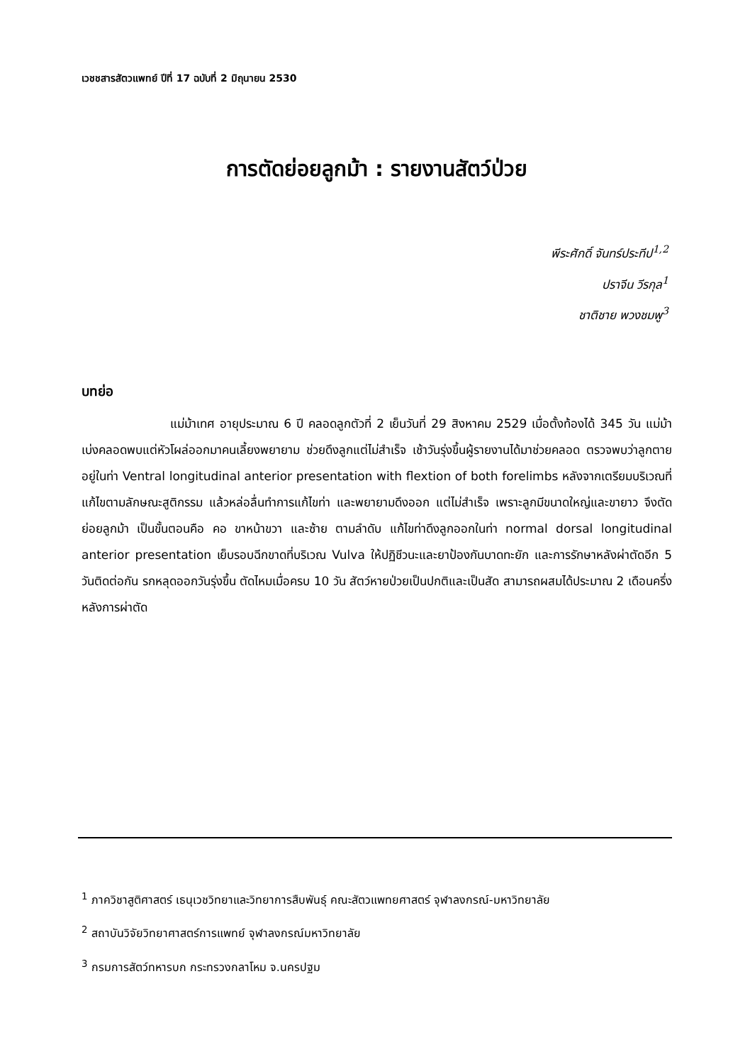เวชชสารสัตวแพทย์ ปีที่ 17 ฉบับที่ 2 มิถุนายน 2530
การตัดย่อยลูกม้า : รายงานสัตว์ป่วย
พีระศักดิ์ จันทร์ประทีป<sup>1,2</sup>
ปราจีน วีรกุล<sup>1</sup>
ชาติชาย พวงชมพู<sup>3</sup>
บทย่อ
แม่ม้าเทศ อายุประมาณ 6 ปี คลอดลูกตัวที่ 2 เย็นวันที่ 29 สิงหาคม 2529 เมื่อตั้งท้องได้ 345 วัน แม่ม้าเบ่งคลอดพบแต่หัวโผล่ออกมาคนเลี้ยงพยายาม ช่วยดึงลูกแต่ไม่สำเร็จ เช้าวันรุ่งขึ้นผู้รายงานได้มาช่วยคลอด ตรวจพบว่าลูกตายอยู่ในท่า Ventral longitudinal anterior presentation with flextion of both forelimbs หลังจากเตรียมบริเวณที่แก้ไขตามลักษณะสูติกรรม แล้วหล่อลื่นทำการแก้ไขท่า และพยายามดึงออก แต่ไม่สำเร็จ เพราะลูกมีขนาดใหญ่และขายาว จึงตัดย่อยลูกม้า เป็นขั้นตอนคือ คอ ขาหน้าขวา และซ้าย ตามลำดับ แก้ไขท่าดึงลูกออกในท่า normal dorsal longitudinal anterior presentation เย็บรอบฉีกขาดที่บริเวณ Vulva ให้ปฏิชีวนะและยาป้องกันบาดทะยัก และการรักษาหลังผ่าตัดอีก 5 วันติดต่อกัน รกหลุดออกวันรุ่งขึ้น ตัดไหมเมื่อครบ 10 วัน สัตว์หายป่วยเป็นปกติและเป็นสัด สามารถผสมได้ประมาณ 2 เดือนครึ่ง หลังการผ่าตัด
<sup>1</sup> ภาควิชาสูติศาสตร์ เธนุเวชวิทยาและวิทยาการสืบพันธุ์ คณะสัตวแพทยศาสตร์ จุฬาลงกรณ์-มหาวิทยาลัย
<sup>2</sup> สถาบันวิจัยวิทยาศาสตร์การแพทย์ จุฬาลงกรณ์มหาวิทยาลัย
<sup>3</sup> กรมการสัตว์ทหารบก กระทรวงกลาโหม จ.นครปฐม